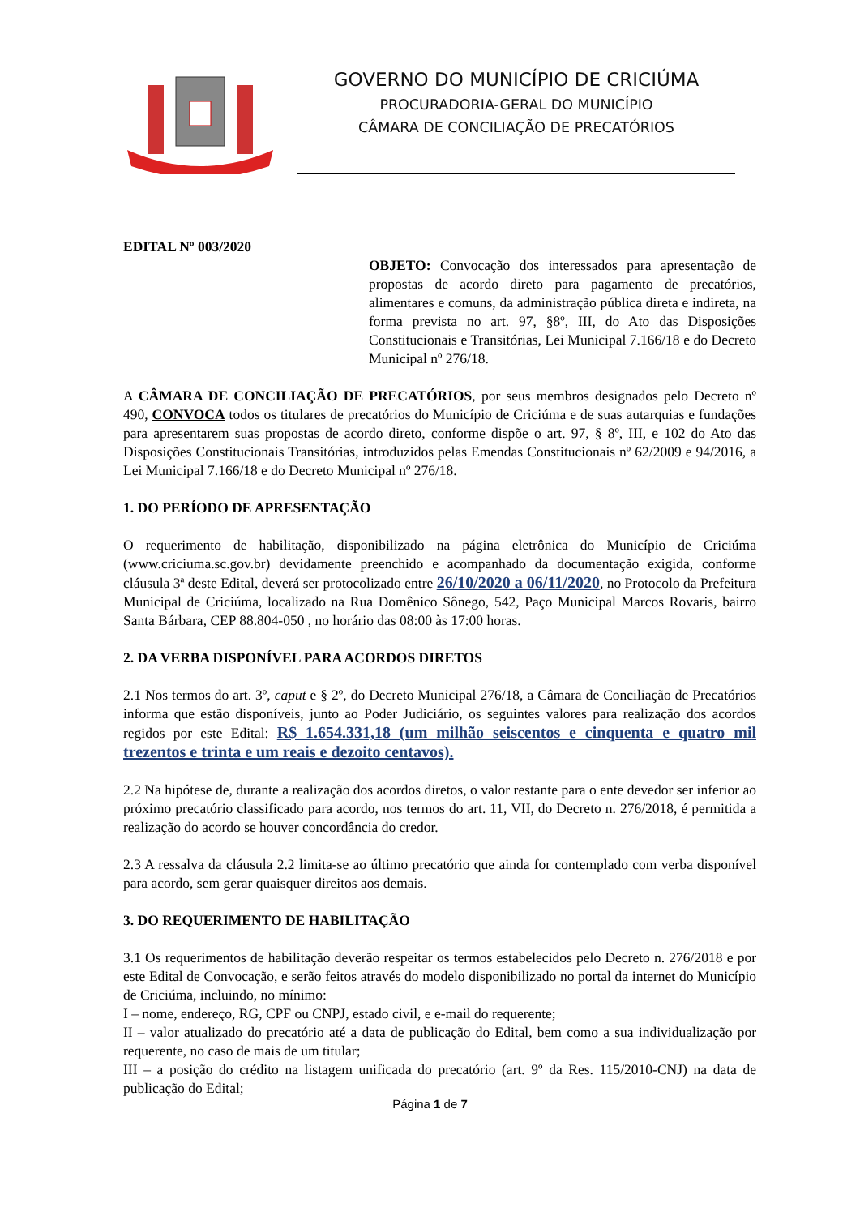GOVERNO DO MUNICÍPIO DE CRICIÚMA
PROCURADORIA-GERAL DO MUNICÍPIO
CÂMARA DE CONCILIAÇÃO DE PRECATÓRIOS
EDITAL Nº 003/2020
OBJETO: Convocação dos interessados para apresentação de propostas de acordo direto para pagamento de precatórios, alimentares e comuns, da administração pública direta e indireta, na forma prevista no art. 97, §8º, III, do Ato das Disposições Constitucionais e Transitórias, Lei Municipal 7.166/18 e do Decreto Municipal nº 276/18.
A CÂMARA DE CONCILIAÇÃO DE PRECATÓRIOS, por seus membros designados pelo Decreto nº 490, CONVOCA todos os titulares de precatórios do Município de Criciúma e de suas autarquias e fundações para apresentarem suas propostas de acordo direto, conforme dispõe o art. 97, § 8º, III, e 102 do Ato das Disposições Constitucionais Transitórias, introduzidos pelas Emendas Constitucionais nº 62/2009 e 94/2016, a Lei Municipal 7.166/18 e do Decreto Municipal nº 276/18.
1. DO PERÍODO DE APRESENTAÇÃO
O requerimento de habilitação, disponibilizado na página eletrônica do Município de Criciúma (www.criciuma.sc.gov.br) devidamente preenchido e acompanhado da documentação exigida, conforme cláusula 3ª deste Edital, deverá ser protocolizado entre 26/10/2020 a 06/11/2020, no Protocolo da Prefeitura Municipal de Criciúma, localizado na Rua Domênico Sônego, 542, Paço Municipal Marcos Rovaris, bairro Santa Bárbara, CEP 88.804-050 , no horário das 08:00 às 17:00 horas.
2. DA VERBA DISPONÍVEL PARA ACORDOS DIRETOS
2.1 Nos termos do art. 3º, caput e § 2º, do Decreto Municipal 276/18, a Câmara de Conciliação de Precatórios informa que estão disponíveis, junto ao Poder Judiciário, os seguintes valores para realização dos acordos regidos por este Edital: R$ 1.654.331,18 (um milhão seiscentos e cinquenta e quatro mil trezentos e trinta e um reais e dezoito centavos).
2.2 Na hipótese de, durante a realização dos acordos diretos, o valor restante para o ente devedor ser inferior ao próximo precatório classificado para acordo, nos termos do art. 11, VII, do Decreto n. 276/2018, é permitida a realização do acordo se houver concordância do credor.
2.3 A ressalva da cláusula 2.2 limita-se ao último precatório que ainda for contemplado com verba disponível para acordo, sem gerar quaisquer direitos aos demais.
3. DO REQUERIMENTO DE HABILITAÇÃO
3.1 Os requerimentos de habilitação deverão respeitar os termos estabelecidos pelo Decreto n. 276/2018 e por este Edital de Convocação, e serão feitos através do modelo disponibilizado no portal da internet do Município de Criciúma, incluindo, no mínimo:
I – nome, endereço, RG, CPF ou CNPJ, estado civil, e e-mail do requerente;
II – valor atualizado do precatório até a data de publicação do Edital, bem como a sua individualização por requerente, no caso de mais de um titular;
III – a posição do crédito na listagem unificada do precatório (art. 9º da Res. 115/2010-CNJ) na data de publicação do Edital;
Página 1 de 7